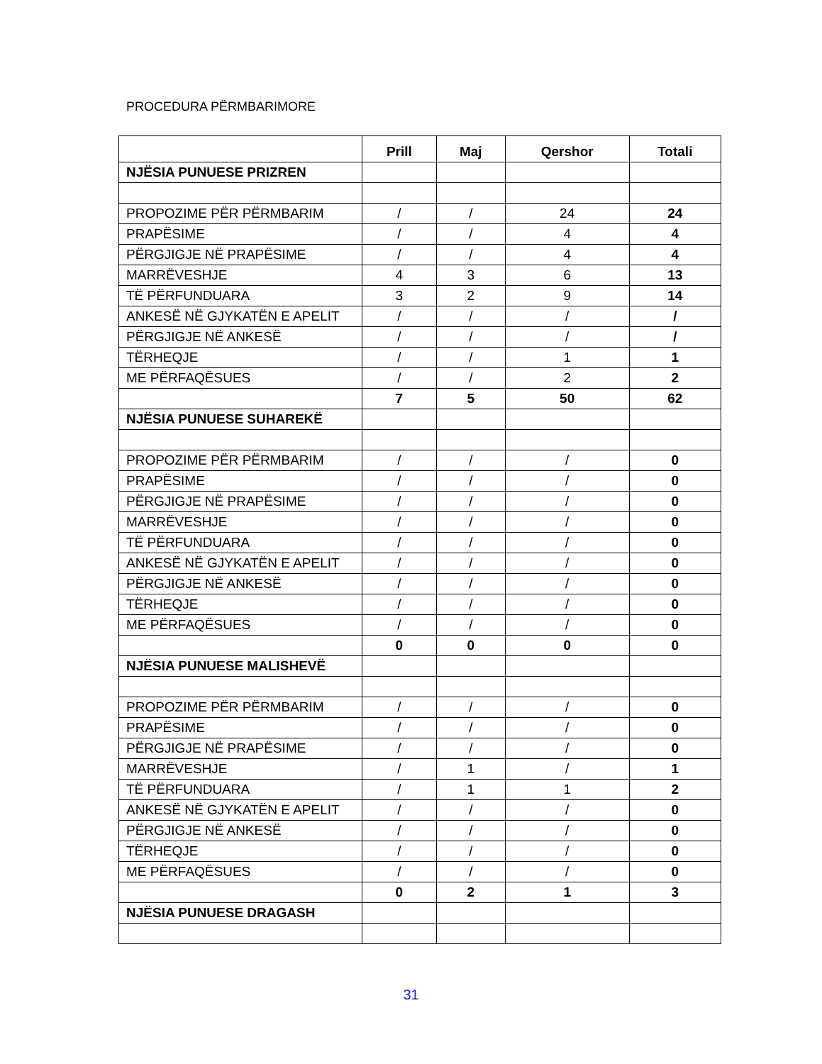PROCEDURA PËRMBARIMORE
| | Prill | Maj | Qershor | Totali |
| --- | --- | --- | --- | --- |
| NJËSIA PUNUESE PRIZREN | | | | |
| PROPOZIME PËR PËRMBARIM | / | / | 24 | 24 |
| PRAPËSIME | / | / | 4 | 4 |
| PËRGJIGJE NË PRAPËSIME | / | / | 4 | 4 |
| MARRËVESHJE | 4 | 3 | 6 | 13 |
| TË PËRFUNDUARA | 3 | 2 | 9 | 14 |
| ANKESË NË GJYKATËN E APELIT | / | / | / | / |
| PËRGJIGJE NË ANKESË | / | / | / | / |
| TËRHEQJE | / | / | 1 | 1 |
| ME PËRFAQËSUES | / | / | 2 | 2 |
| | 7 | 5 | 50 | 62 |
| NJËSIA PUNUESE SUHAREKË | | | | |
| PROPOZIME PËR PËRMBARIM | / | / | / | 0 |
| PRAPËSIME | / | / | / | 0 |
| PËRGJIGJE NË PRAPËSIME | / | / | / | 0 |
| MARRËVESHJE | / | / | / | 0 |
| TË PËRFUNDUARA | / | / | / | 0 |
| ANKESË NË GJYKATËN E APELIT | / | / | / | 0 |
| PËRGJIGJE NË ANKESË | / | / | / | 0 |
| TËRHEQJE | / | / | / | 0 |
| ME PËRFAQËSUES | / | / | / | 0 |
| | 0 | 0 | 0 | 0 |
| NJËSIA PUNUESE MALISHEVË | | | | |
| PROPOZIME PËR PËRMBARIM | / | / | / | 0 |
| PRAPËSIME | / | / | / | 0 |
| PËRGJIGJE NË PRAPËSIME | / | / | / | 0 |
| MARRËVESHJE | / | 1 | / | 1 |
| TË PËRFUNDUARA | / | 1 | 1 | 2 |
| ANKESË NË GJYKATËN E APELIT | / | / | / | 0 |
| PËRGJIGJE NË ANKESË | / | / | / | 0 |
| TËRHEQJE | / | / | / | 0 |
| ME PËRFAQËSUES | / | / | / | 0 |
| | 0 | 2 | 1 | 3 |
| NJËSIA PUNUESE DRAGASH | | | | |
31